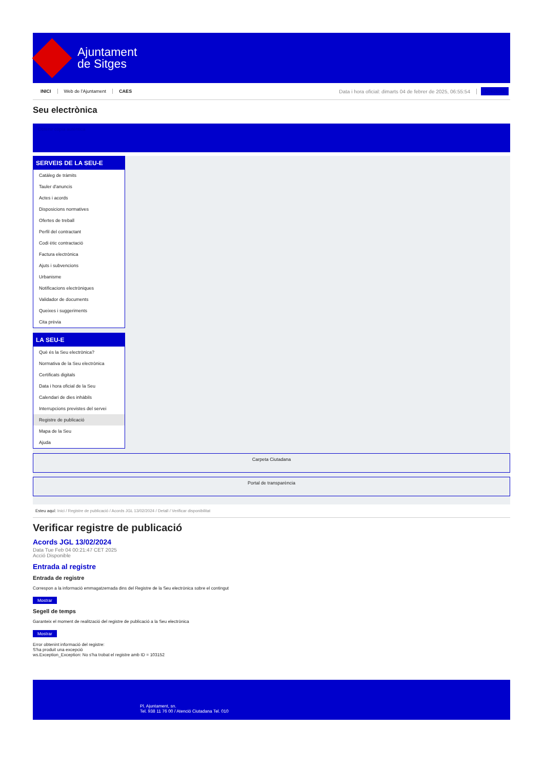Ajuntament
de Sitges
INICI Web de l'Ajuntament CAES Data i hora oficial: dimarts 04 de febrer de 2025, 06:55:54 Directoris
Seu electrònica
Obtenir còpia autèntica
SERVEIS DE LA SEU-E
Catàleg de tràmits
Tauler d'anuncis
Actes i acords
Disposicions normatives
Ofertes de treball
Perfil del contractant
Codi ètic contractació
Factura electrònica
Ajuts i subvencions
Urbanisme
Notificacions electròniques
Validador de documents
Queixes i suggeriments
Cita prèvia
LA SEU-E
Què és la Seu electrònica?
Normativa de la Seu electrònica
Certificats digitals
Data i hora oficial de la Seu
Calendari de dies inhàbils
Interrupcions previstes del servei
Registre de publicació
Mapa de la Seu
Ajuda
Carpeta Ciutadana
Portal de transparència
Esteu aquí: Inici / Registre de publicació / Acords JGL 13/02/2024 / Detall / Verificar disponibilitat
Verificar registre de publicació
Acords JGL 13/02/2024
Data Tue Feb 04 00:21:47 CET 2025
Acció Disponible
Entrada al registre
Entrada de registre
Correspon a la informació emmagatzemada dins del Registre de la Seu electrònica sobre el contingut
Mostrar
Segell de temps
Garanteix el moment de realització del registre de publicació a la Seu electrònica
Mostrar
Error obtenint informació del registre:
S'ha produit una excepció
ws.Exception_Exception: No s'ha trobat el registre amb ID = 103152
Pl. Ajuntament, sn.
Tel. 938 11 76 00 / Atenció Ciutadana Tel. 010